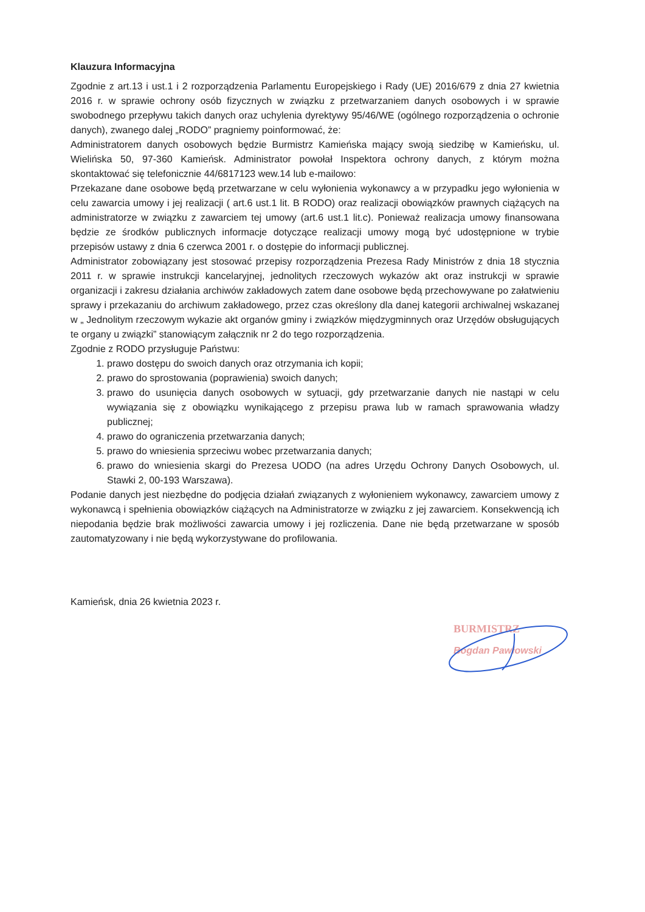Klauzura Informacyjna
Zgodnie z art.13 i ust.1 i 2 rozporządzenia Parlamentu Europejskiego i Rady (UE) 2016/679 z dnia 27 kwietnia 2016 r. w sprawie ochrony osób fizycznych w związku z przetwarzaniem danych osobowych i w sprawie swobodnego przepływu takich danych oraz uchylenia dyrektywy 95/46/WE (ogólnego rozporządzenia o ochronie danych), zwanego dalej „RODO” pragniemy poinformować, że:
Administratorem danych osobowych będzie Burmistrz Kamieńska mający swoją siedzibę w Kamieńsku, ul. Wielińska 50, 97-360 Kamieńsk. Administrator powołał Inspektora ochrony danych, z którym można skontaktować się telefonicznie 44/6817123 wew.14 lub e-mailowo:
Przekazane dane osobowe będą przetwarzane w celu wyłonienia wykonawcy a w przypadku jego wyłonienia w celu zawarcia umowy i jej realizacji ( art.6 ust.1 lit. B RODO) oraz realizacji obowiązków prawnych ciążących na administratorze w związku z zawarciem tej umowy (art.6 ust.1 lit.c). Ponieważ realizacja umowy finansowana będzie ze środków publicznych informacje dotyczące realizacji umowy mogą być udostępnione w trybie przepisów ustawy z dnia 6 czerwca 2001 r. o dostępie do informacji publicznej.
Administrator zobowiązany jest stosować przepisy rozporządzenia Prezesa Rady Ministrów z dnia 18 stycznia 2011 r. w sprawie instrukcji kancelaryjnej, jednolitych rzeczowych wykazów akt oraz instrukcji w sprawie organizacji i zakresu działania archiwów zakładowych zatem dane osobowe będą przechowywane po załatwieniu sprawy i przekazaniu do archiwum zakładowego, przez czas określony dla danej kategorii archiwalnej wskazanej w „ Jednolitym rzeczowym wykazie akt organów gminy i związków międzygminnych oraz Urzędów obsługujących te organy u związki” stanowiącym załącznik nr 2 do tego rozporządzenia.
Zgodnie z RODO przysługuje Państwu:
1. prawo dostępu do swoich danych oraz otrzymania ich kopii;
2. prawo do sprostowania (poprawienia) swoich danych;
3. prawo do usunięcia danych osobowych w sytuacji, gdy przetwarzanie danych nie nastąpi w celu wywiązania się z obowiązku wynikającego z przepisu prawa lub w ramach sprawowania władzy publicznej;
4. prawo do ograniczenia przetwarzania danych;
5. prawo do wniesienia sprzeciwu wobec przetwarzania danych;
6. prawo do wniesienia skargi do Prezesa UODO (na adres Urzędu Ochrony Danych Osobowych, ul. Stawki 2, 00-193 Warszawa).
Podanie danych jest niezbędne do podjęcia działań związanych z wyłonieniem wykonawcy, zawarciem umowy z wykonawcą i spełnienia obowiązków ciążących na Administratorze w związku z jej zawarciem. Konsekwencją ich niepodania będzie brak możliwości zawarcia umowy i jej rozliczenia. Dane nie będą przetwarzane w sposób zautomatyzowany i nie będą wykorzystywane do profilowania.
Kamieńsk, dnia 26 kwietnia 2023 r.
BURMISTRZ
Bogdan Pawłowski